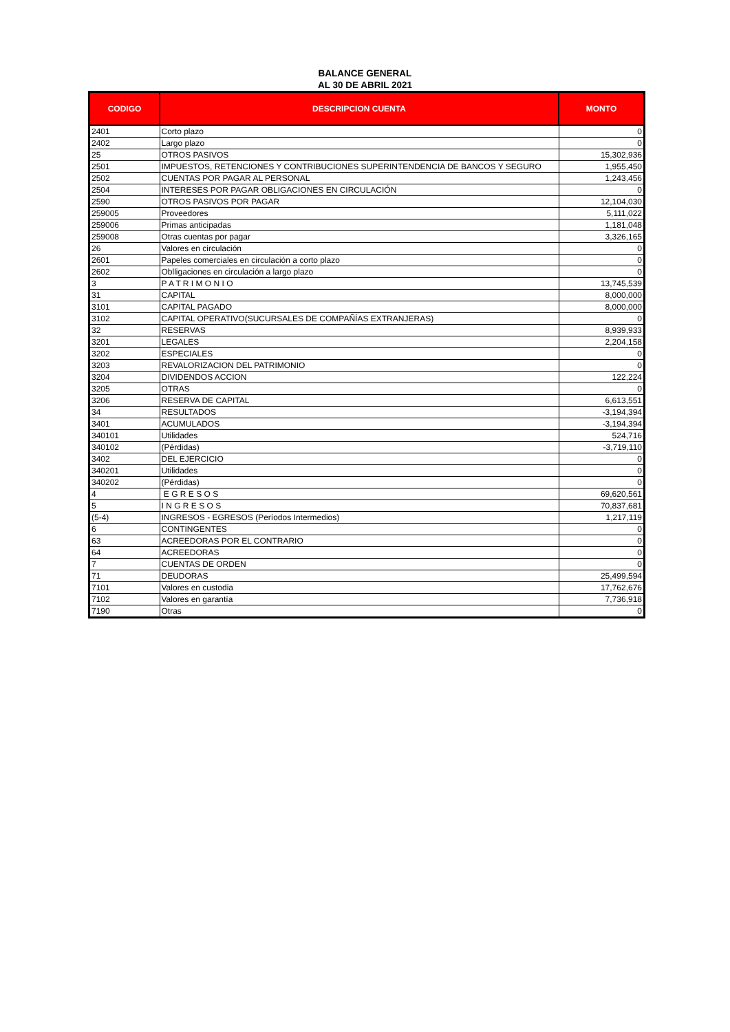BALANCE GENERAL
AL 30 DE ABRIL 2021
| CODIGO | DESCRIPCION CUENTA | MONTO |
| --- | --- | --- |
| 2401 | Corto plazo | 0 |
| 2402 | Largo plazo | 0 |
| 25 | OTROS PASIVOS | 15,302,936 |
| 2501 | IMPUESTOS, RETENCIONES Y CONTRIBUCIONES SUPERINTENDENCIA DE BANCOS Y SEGURO | 1,955,450 |
| 2502 | CUENTAS POR PAGAR AL PERSONAL | 1,243,456 |
| 2504 | INTERESES POR PAGAR OBLIGACIONES EN CIRCULACIÓN | 0 |
| 2590 | OTROS PASIVOS POR PAGAR | 12,104,030 |
| 259005 | Proveedores | 5,111,022 |
| 259006 | Primas anticipadas | 1,181,048 |
| 259008 | Otras cuentas por pagar | 3,326,165 |
| 26 | Valores en circulación | 0 |
| 2601 | Papeles comerciales en circulación a corto plazo | 0 |
| 2602 | Oblligaciones en circulación a largo plazo | 0 |
| 3 | P A T R I M O N I O | 13,745,539 |
| 31 | CAPITAL | 8,000,000 |
| 3101 | CAPITAL PAGADO | 8,000,000 |
| 3102 | CAPITAL OPERATIVO(SUCURSALES DE COMPAÑÍAS EXTRANJERAS) | 0 |
| 32 | RESERVAS | 8,939,933 |
| 3201 | LEGALES | 2,204,158 |
| 3202 | ESPECIALES | 0 |
| 3203 | REVALORIZACION DEL PATRIMONIO | 0 |
| 3204 | DIVIDENDOS ACCION | 122,224 |
| 3205 | OTRAS | 0 |
| 3206 | RESERVA DE CAPITAL | 6,613,551 |
| 34 | RESULTADOS | -3,194,394 |
| 3401 | ACUMULADOS | -3,194,394 |
| 340101 | Utilidades | 524,716 |
| 340102 | (Pérdidas) | -3,719,110 |
| 3402 | DEL EJERCICIO | 0 |
| 340201 | Utilidades | 0 |
| 340202 | (Pérdidas) | 0 |
| 4 | E G R E S O S | 69,620,561 |
| 5 | I N G R E S O S | 70,837,681 |
| (5-4) | INGRESOS - EGRESOS (Períodos Intermedios) | 1,217,119 |
| 6 | CONTINGENTES | 0 |
| 63 | ACREEDORAS POR EL CONTRARIO | 0 |
| 64 | ACREEDORAS | 0 |
| 7 | CUENTAS DE ORDEN | 0 |
| 71 | DEUDORAS | 25,499,594 |
| 7101 | Valores en custodia | 17,762,676 |
| 7102 | Valores en garantía | 7,736,918 |
| 7190 | Otras | 0 |